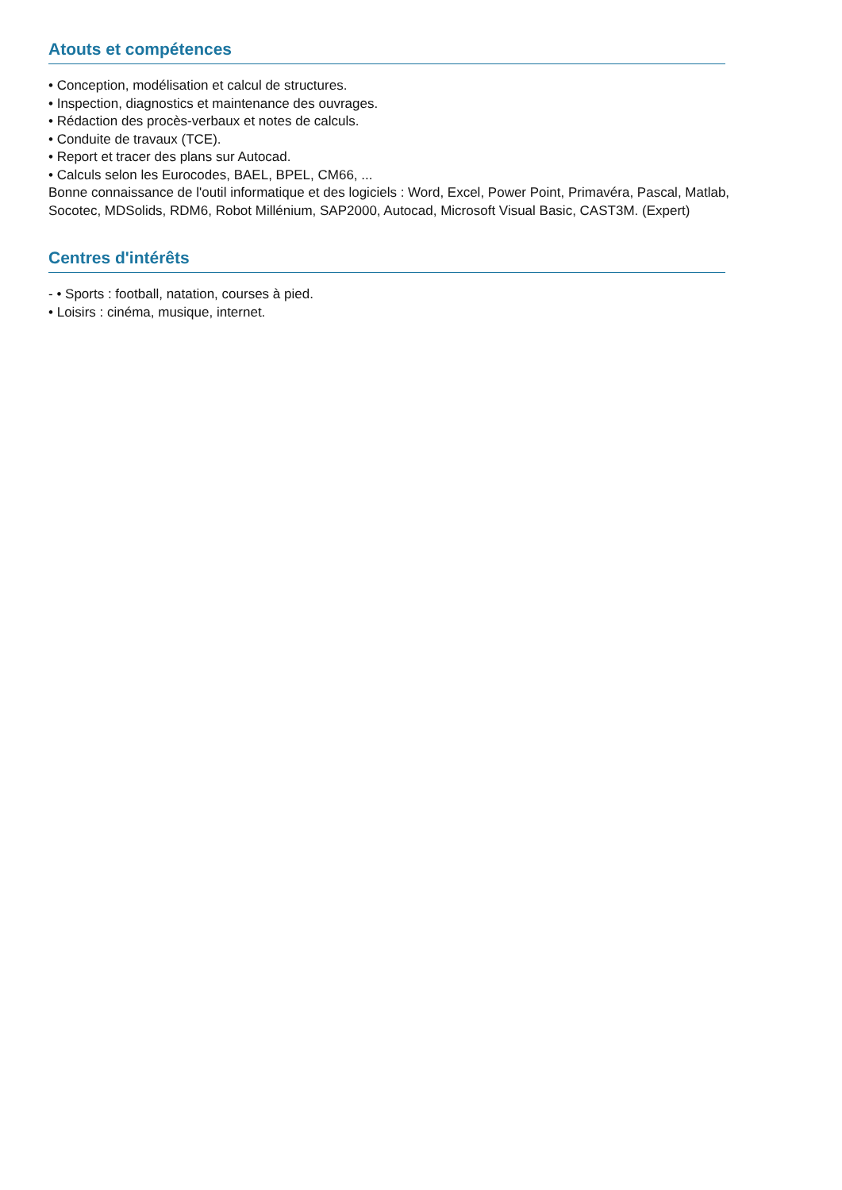Atouts et compétences
• Conception, modélisation et calcul de structures.
• Inspection, diagnostics et maintenance des ouvrages.
• Rédaction des procès-verbaux et notes de calculs.
• Conduite de travaux (TCE).
• Report et tracer des plans sur Autocad.
• Calculs selon les Eurocodes, BAEL, BPEL, CM66, ...
Bonne connaissance de l'outil informatique et des logiciels : Word, Excel, Power Point, Primavéra, Pascal, Matlab, Socotec, MDSolids, RDM6, Robot Millénium, SAP2000, Autocad, Microsoft Visual Basic, CAST3M. (Expert)
Centres d'intérêts
- • Sports : football, natation, courses à pied.
• Loisirs : cinéma, musique, internet.